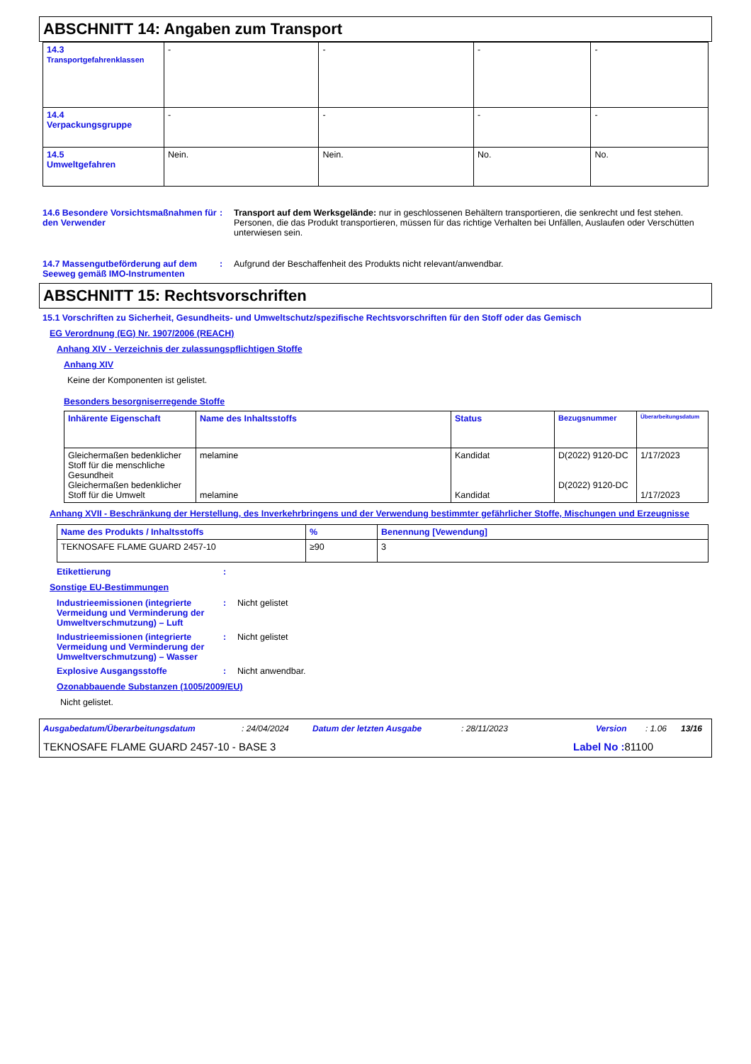ABSCHNITT 14: Angaben zum Transport
| 14.3 Transportgefahrenklassen | - | - | - | - |
| 14.4 Verpackungsgruppe | - | - | - | - |
| 14.5 Umweltgefahren | Nein. | Nein. | No. | No. |
14.6 Besondere Vorsichtsmaßnahmen für den Verwender
: Transport auf dem Werksgelände: nur in geschlossenen Behältern transportieren, die senkrecht und fest stehen. Personen, die das Produkt transportieren, müssen für das richtige Verhalten bei Unfällen, Auslaufen oder Verschütten unterwiesen sein.
14.7 Massengutbeförderung auf dem Seeweg gemäß IMO-Instrumenten
: Aufgrund der Beschaffenheit des Produkts nicht relevant/anwendbar.
ABSCHNITT 15: Rechtsvorschriften
15.1 Vorschriften zu Sicherheit, Gesundheits- und Umweltschutz/spezifische Rechtsvorschriften für den Stoff oder das Gemisch
EG Verordnung (EG) Nr. 1907/2006 (REACH)
Anhang XIV - Verzeichnis der zulassungspflichtigen Stoffe
Anhang XIV
Keine der Komponenten ist gelistet.
Besonders besorgniserregende Stoffe
| Inhärente Eigenschaft | Name des Inhaltsstoffs | Status | Bezugsnummer | Überarbeitungsdatum |
| --- | --- | --- | --- | --- |
| Gleichermaßen bedenklicher Stoff für die menschliche Gesundheit Gleichermaßen bedenklicher Stoff für die Umwelt | melamine melamine | Kandidat Kandidat | D(2022) 9120-DC D(2022) 9120-DC | 1/17/2023 1/17/2023 |
Anhang XVII - Beschränkung der Herstellung, des Inverkehrbringens und der Verwendung bestimmter gefährlicher Stoffe, Mischungen und Erzeugnisse
| Name des Produkts / Inhaltsstoffs | % | Benennung [Vewendung] |
| --- | --- | --- |
| TEKNOSAFE FLAME GUARD 2457-10 | ≥90 | 3 |
Etikettierung :
Sonstige EU-Bestimmungen
Industrieemissionen (integrierte Vermeidung und Verminderung der Umweltverschmutzung) – Luft
: Nicht gelistet
Industrieemissionen (integrierte Vermeidung und Verminderung der Umweltverschmutzung) – Wasser
: Nicht gelistet
Explosive Ausgangsstoffe : Nicht anwendbar.
Ozonabbauende Substanzen (1005/2009/EU)
Nicht gelistet.
Ausgabedatum/Überarbeitungsdatum: 24/04/2024 Datum der letzten Ausgabe: 28/11/2023 Version: 1.06 13/16
TEKNOSAFE FLAME GUARD 2457-10 - BASE 3 Label No : 81100